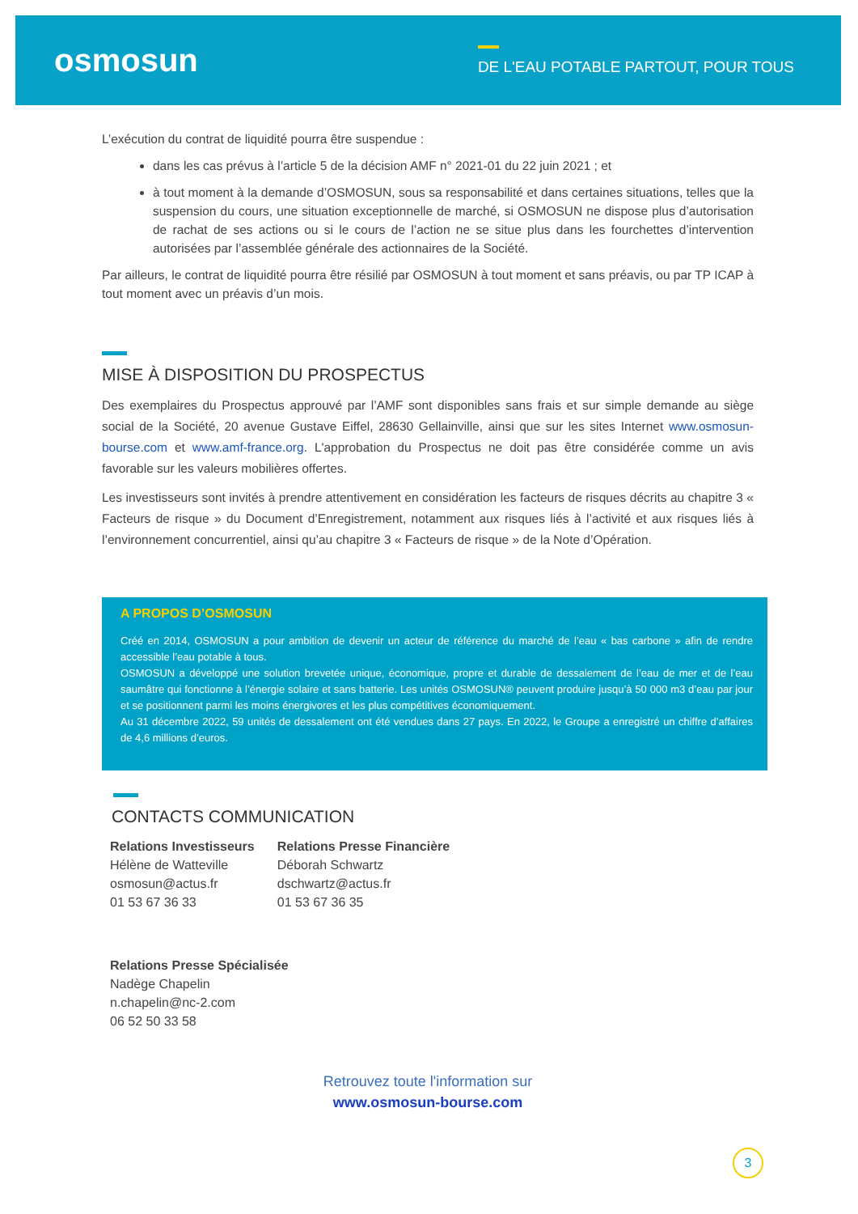osmosun
DE L'EAU POTABLE PARTOUT, POUR TOUS
L’exécution du contrat de liquidité pourra être suspendue :
dans les cas prévus à l’article 5 de la décision AMF n° 2021-01 du 22 juin 2021 ; et
à tout moment à la demande d’OSMOSUN, sous sa responsabilité et dans certaines situations, telles que la suspension du cours, une situation exceptionnelle de marché, si OSMOSUN ne dispose plus d’autorisation de rachat de ses actions ou si le cours de l’action ne se situe plus dans les fourchettes d’intervention autorisées par l’assemblée générale des actionnaires de la Société.
Par ailleurs, le contrat de liquidité pourra être résilié par OSMOSUN à tout moment et sans préavis, ou par TP ICAP à tout moment avec un préavis d’un mois.
MISE À DISPOSITION DU PROSPECTUS
Des exemplaires du Prospectus approuvé par l’AMF sont disponibles sans frais et sur simple demande au siège social de la Société, 20 avenue Gustave Eiffel, 28630 Gellainville, ainsi que sur les sites Internet www.osmosun-bourse.com et www.amf-france.org. L'approbation du Prospectus ne doit pas être considérée comme un avis favorable sur les valeurs mobilières offertes.
Les investisseurs sont invités à prendre attentivement en considération les facteurs de risques décrits au chapitre 3 « Facteurs de risque » du Document d’Enregistrement, notamment aux risques liés à l’activité et aux risques liés à l’environnement concurrentiel, ainsi qu’au chapitre 3 « Facteurs de risque » de la Note d’Opération.
A PROPOS D’OSMOSUN
Créé en 2014, OSMOSUN a pour ambition de devenir un acteur de référence du marché de l’eau « bas carbone » afin de rendre accessible l’eau potable à tous.
OSMOSUN a développé une solution brevetée unique, économique, propre et durable de dessalement de l’eau de mer et de l’eau saumâtre qui fonctionne à l’énergie solaire et sans batterie. Les unités OSMOSUN® peuvent produire jusqu’à 50 000 m3 d’eau par jour et se positionnent parmi les moins énergivores et les plus compétitives économiquement.
Au 31 décembre 2022, 59 unités de dessalement ont été vendues dans 27 pays. En 2022, le Groupe a enregistré un chiffre d’affaires de 4,6 millions d’euros.
CONTACTS COMMUNICATION
Relations Investisseurs
Hélène de Watteville
osmosun@actus.fr
01 53 67 36 33
Relations Presse Financière
Déborah Schwartz
dschwartz@actus.fr
01 53 67 36 35
Relations Presse Spécialisée
Nadège Chapelin
n.chapelin@nc-2.com
06 52 50 33 58
Retrouvez toute l'information sur
www.osmosun-bourse.com
3